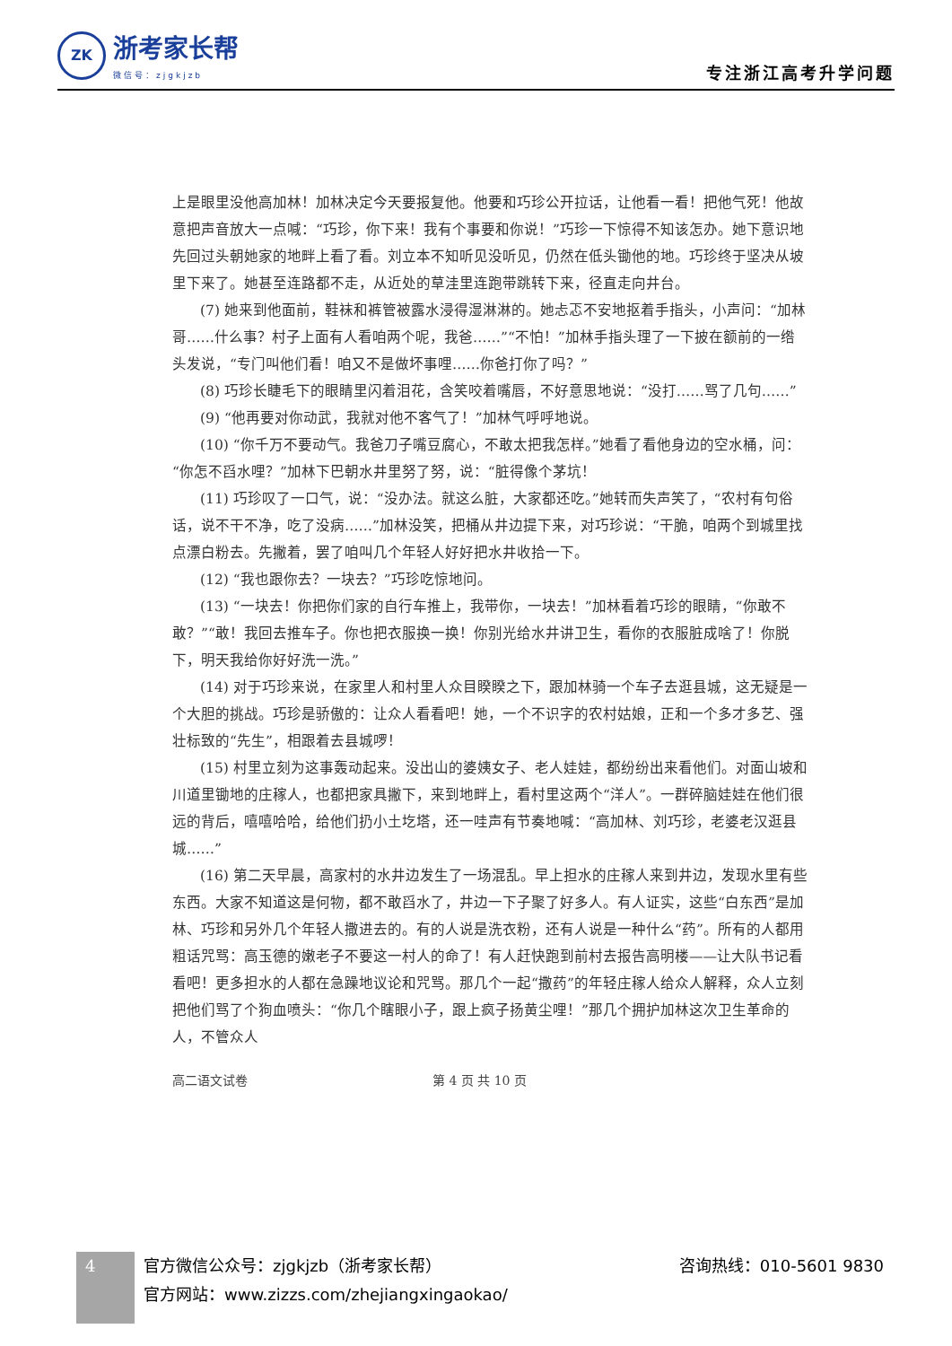ZK
浙考家长帮
微信号：zjgkjzb
专注浙江高考升学问题
上是眼里没他高加林！加林决定今天要报复他。他要和巧珍公开拉话，让他看一看！把他气死！他故意把声音放大一点喊：“巧珍，你下来！我有个事要和你说！”巧珍一下惊得不知该怎办。她下意识地先回过头朝她家的地畔上看了看。刘立本不知听见没听见，仍然在低头锄他的地。巧珍终于坚决从坡里下来了。她甚至连路都不走，从近处的草洼里连跑带跳转下来，径直走向井台。
(7) 她来到他面前，鞋袜和裤管被露水浸得湿淋淋的。她忐忑不安地抠着手指头，小声问：“加林哥……什么事？村子上面有人看咱两个呢，我爸……”“不怕！”加林手指头理了一下披在额前的一绺头发说，“专门叫他们看！咱又不是做坏事哩……你爸打你了吗？”
(8) 巧珍长睫毛下的眼睛里闪着泪花，含笑咬着嘴唇，不好意思地说：“没打……骂了几句……”
(9) “他再要对你动武，我就对他不客气了！”加林气呼呼地说。
(10) “你千万不要动气。我爸刀子嘴豆腐心，不敢太把我怎样。”她看了看他身边的空水桶，问：“你怎不舀水哩？”加林下巴朝水井里努了努，说：“脏得像个茅坑！
(11) 巧珍叹了一口气，说：“没办法。就这么脏，大家都还吃。”她转而失声笑了，“农村有句俗话，说不干不净，吃了没病……”加林没笑，把桶从井边提下来，对巧珍说：“干脆，咱两个到城里找点漂白粉去。先撇着，罢了咱叫几个年轻人好好把水井收拾一下。
(12) “我也跟你去？一块去？”巧珍吃惊地问。
(13) “一块去！你把你们家的自行车推上，我带你，一块去！”加林看着巧珍的眼睛，“你敢不敢？”“敢！我回去推车子。你也把衣服换一换！你别光给水井讲卫生，看你的衣服脏成啥了！你脱下，明天我给你好好洗一洗。”
(14) 对于巧珍来说，在家里人和村里人众目睽睽之下，跟加林骑一个车子去逛县城，这无疑是一个大胆的挑战。巧珍是骄傲的：让众人看看吧！她，一个不识字的农村姑娘，正和一个多才多艺、强壮标致的“先生”，相跟着去县城啰！
(15) 村里立刻为这事轰动起来。没出山的婆姨女子、老人娃娃，都纷纷出来看他们。对面山坡和川道里锄地的庄稼人，也都把家具撇下，来到地畔上，看村里这两个“洋人”。一群碎脑娃娃在他们很远的背后，嘻嘻哈哈，给他们扔小土圪塔，还一哇声有节奏地喊：“高加林、刘巧珍，老婆老汉逛县城……”
(16) 第二天早晨，高家村的水井边发生了一场混乱。早上担水的庄稼人来到井边，发现水里有些东西。大家不知道这是何物，都不敢舀水了，井边一下子聚了好多人。有人证实，这些“白东西”是加林、巧珍和另外几个年轻人撒进去的。有的人说是洗衣粉，还有人说是一种什么“药”。所有的人都用粗话咒骂：高玉德的嫩老子不要这一村人的命了！有人赶快跑到前村去报告高明楼——让大队书记看看吧！更多担水的人都在急躁地议论和咒骂。那几个一起“撒药”的年轻庄稼人给众人解释，众人立刻把他们骂了个狗血喷头：“你几个瞎眼小子，跟上疯子扬黄尘哩！”那几个拥护加林这次卫生革命的人，不管众人
高二语文试卷 第 4 页 共 10 页
4
官方微信公众号：zjgkjzb（浙考家长帮） 咨询热线：010-5601 9830
官方网站：www.zizzs.com/zhejiangxingaokao/